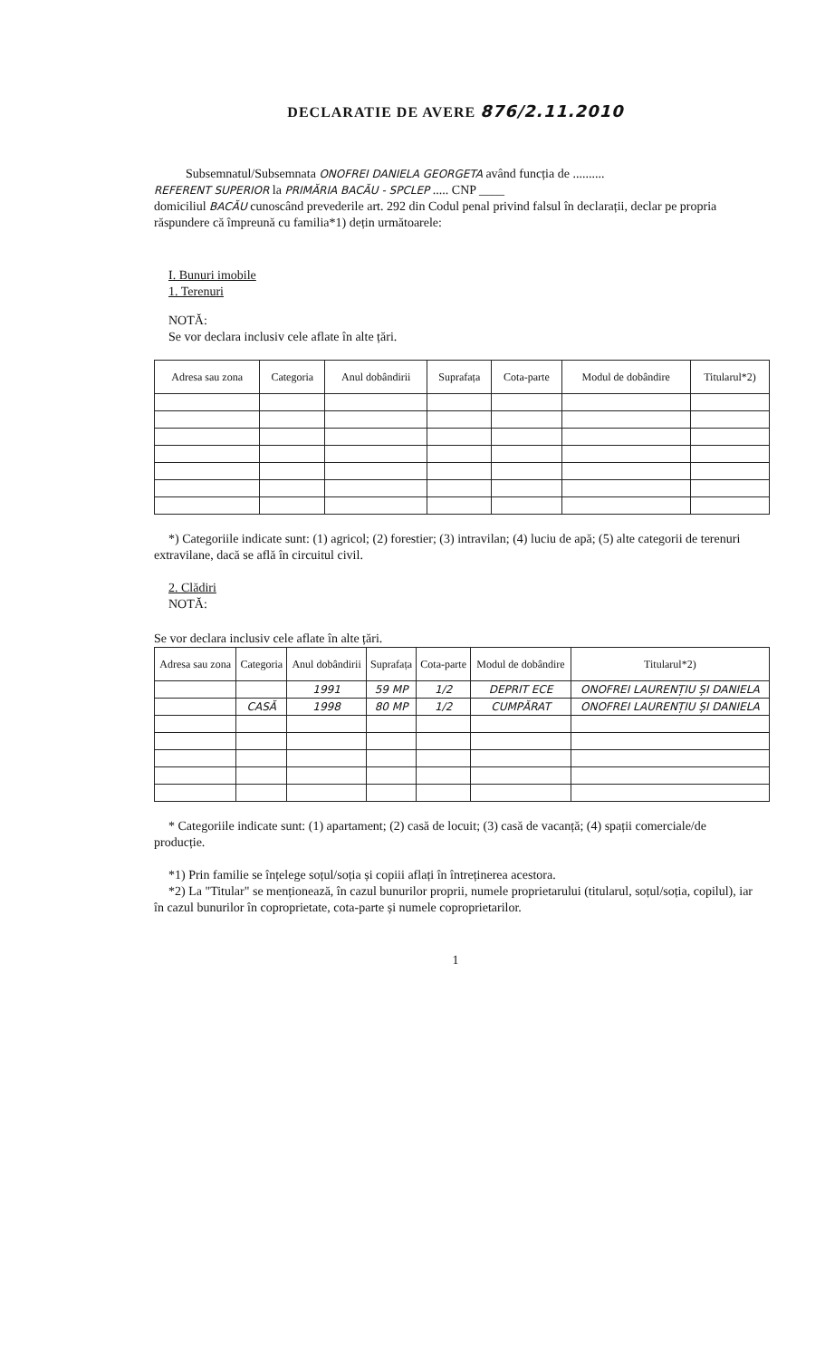DECLARATIE DE AVERE 876/2.11.2010
Subsemnatul/Subsemnata ONOFREI DANIELA GEORGETA având funcția de ..........
REFERENT SUPERIOR la PRIMĂRIA BACĂU - SPCLEP ..... CNP ____
domiciliul BACĂU cunoscând prevederile art. 292 din Codul penal privind falsul în declarații, declar pe propria răspundere că împreună cu familia*1) dețin următoarele:
I. Bunuri imobile
1. Terenuri
NOTĂ:
Se vor declara inclusiv cele aflate în alte țări.
| Adresa sau zona | Categoria | Anul dobândirii | Suprafața | Cota-parte | Modul de dobândire | Titularul*2) |
| --- | --- | --- | --- | --- | --- | --- |
*) Categoriile indicate sunt: (1) agricol; (2) forestier; (3) intravilan; (4) luciu de apă; (5) alte categorii de terenuri extravilane, dacă se află în circuitul civil.
2. Clădiri
NOTĂ:
Se vor declara inclusiv cele aflate în alte țări.
| Adresa sau zona | Categoria | Anul dobândirii | Suprafața | Cota-parte | Modul de dobândire | Titularul*2) |
| --- | --- | --- | --- | --- | --- | --- |
| | | 1991 | 59 MP | 1/2 | DEPRIT ECE | ONOFREI LAURENȚIU ȘI DANIELA |
| | CASĂ | 1998 | 80 MP | 1/2 | CUMPĂRAT | ONOFREI LAURENȚIU ȘI DANIELA |
* Categoriile indicate sunt: (1) apartament; (2) casă de locuit; (3) casă de vacanță; (4) spații comerciale/de producție.
*1) Prin familie se înțelege soțul/soția și copiii aflați în întreținerea acestora.
*2) La "Titular" se menționează, în cazul bunurilor proprii, numele proprietarului (titularul, soțul/soția, copilul), iar în cazul bunurilor în coproprietate, cota-parte și numele coproprietarilor.
1